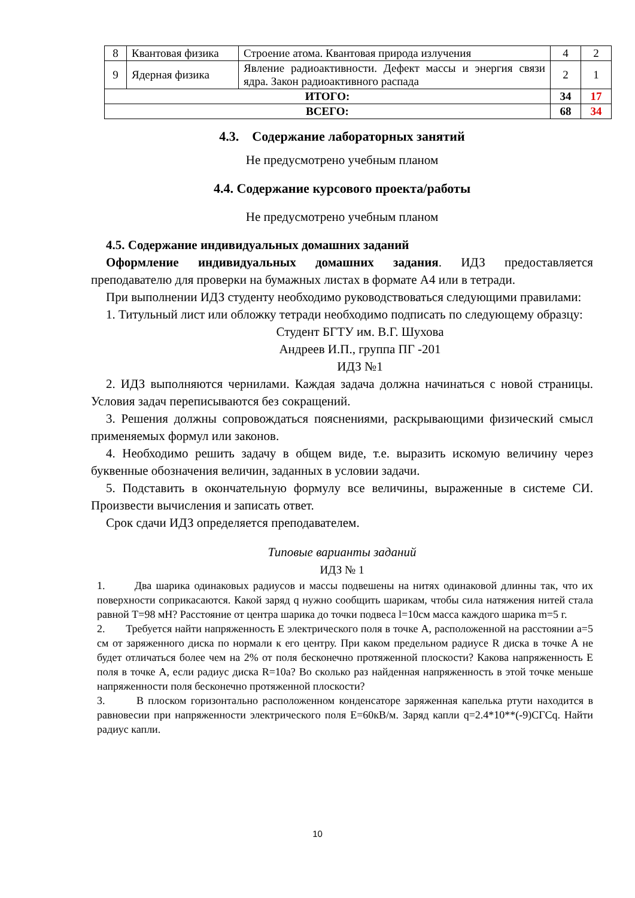| 8 | Квантовая физика | Строение атома. Квантовая природа излучения | 4 | 2 |
| 9 | Ядерная физика | Явление радиоактивности. Дефект массы и энергия связи ядра. Закон радиоактивного распада | 2 | 1 |
| ИТОГО: | | | 34 | 17 |
| ВСЕГО: | | | 68 | 34 |
4.3. Содержание лабораторных занятий
Не предусмотрено учебным планом
4.4. Содержание курсового проекта/работы
Не предусмотрено учебным планом
4.5. Содержание индивидуальных домашних заданий
Оформление индивидуальных домашних задания. ИДЗ предоставляется преподавателю для проверки на бумажных листах в формате А4 или в тетради.
При выполнении ИДЗ студенту необходимо руководствоваться следующими правилами:
1. Титульный лист или обложку тетради необходимо подписать по следующему образцу:
Студент БГТУ им. В.Г. Шухова
Андреев И.П., группа ПГ -201
ИДЗ №1
2. ИДЗ выполняются чернилами. Каждая задача должна начинаться с новой страницы. Условия задач переписываются без сокращений.
3. Решения должны сопровождаться пояснениями, раскрывающими физический смысл применяемых формул или законов.
4. Необходимо решить задачу в общем виде, т.е. выразить искомую величину через буквенные обозначения величин, заданных в условии задачи.
5. Подставить в окончательную формулу все величины, выраженные в системе СИ. Произвести вычисления и записать ответ.
Срок сдачи ИДЗ определяется преподавателем.
Типовые варианты заданий
ИДЗ № 1
1. Два шарика одинаковых радиусов и массы подвешены на нитях одинаковой длинны так, что их поверхности соприкасаются. Какой заряд q нужно сообщить шарикам, чтобы сила натяжения нитей стала равной T=98 мН? Расстояние от центра шарика до точки подвеса l=10см масса каждого шарика m=5 г.
2. Требуется найти напряженность E электрического поля в точке A, расположенной на расстоянии a=5 см от заряженного диска по нормали к его центру. При каком предельном радиусе R диска в точке А не будет отличаться более чем на 2% от поля бесконечно протяженной плоскости? Какова напряженность E поля в точке A, если радиус диска R=10a? Во сколько раз найденная напряженность в этой точке меньше напряженности поля бесконечно протяженной плоскости?
3. В плоском горизонтально расположенном конденсаторе заряженная капелька ртути находится в равновесии при напряженности электрического поля E=60кВ/м. Заряд капли q=2.4*10**(-9)СГСq. Найти радиус капли.
10